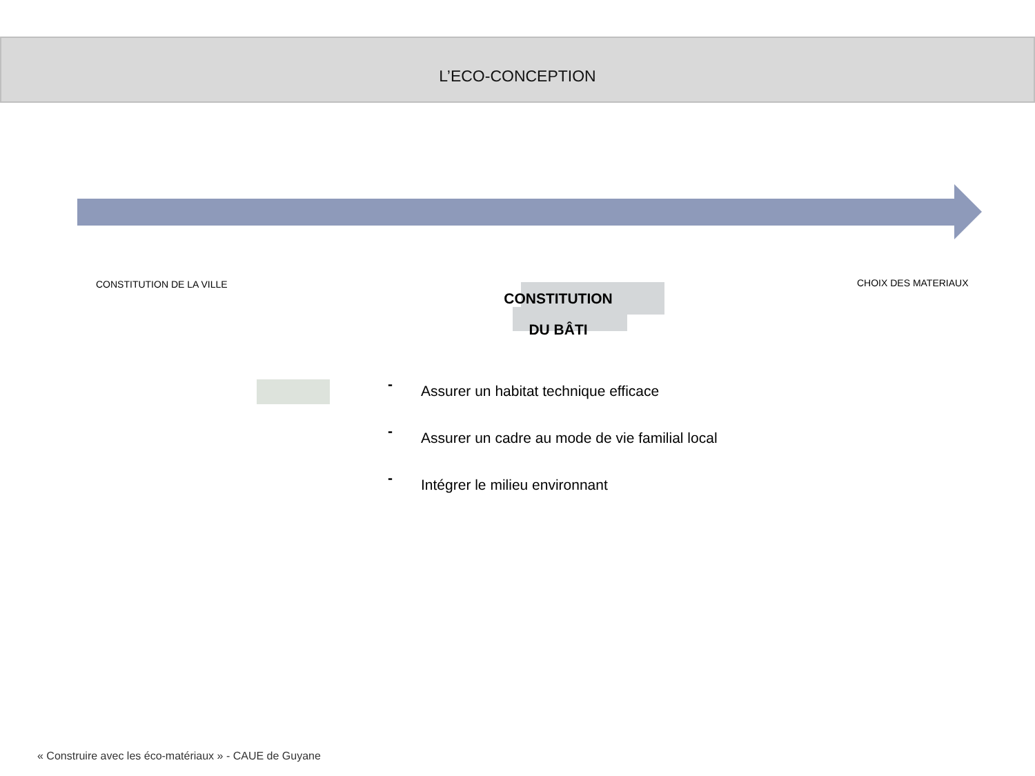L’ECO-CONCEPTION
CONSTITUTION DE LA VILLE
CONSTITUTION
DU BÂTI
CHOIX DES MATERIAUX
- Assurer un habitat technique efficace
- Assurer un cadre au mode de vie familial local
- Intégrer le milieu environnant
« Construire avec les éco-matériaux » - CAUE de Guyane